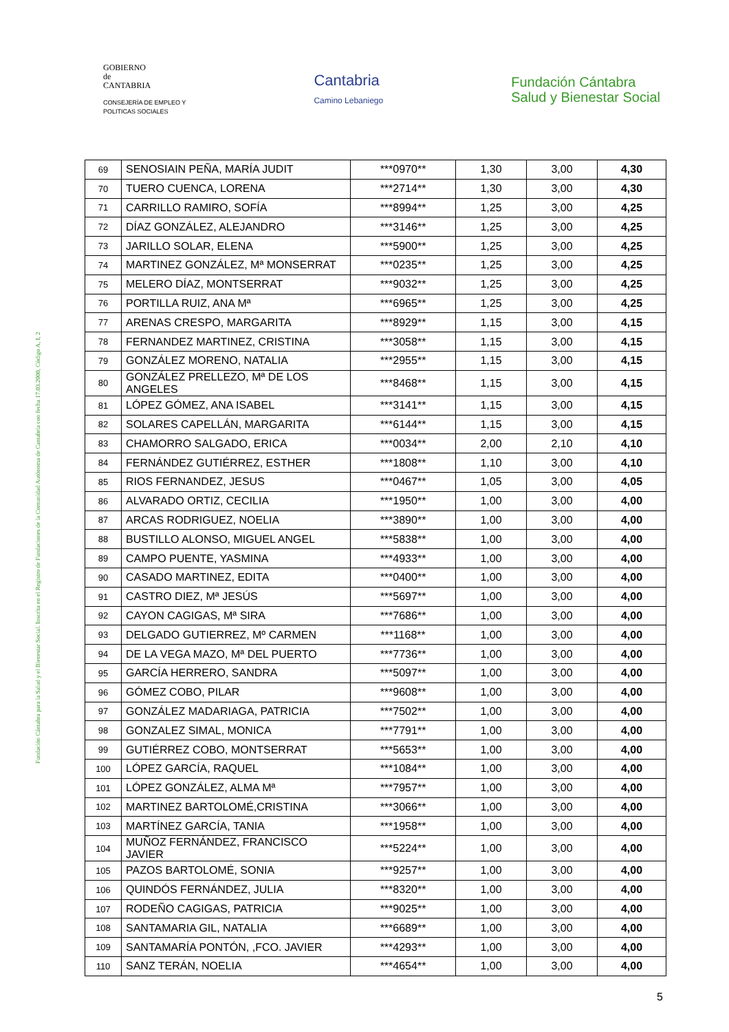GOBIERNO
de
CANTABRIA
CONSEJERÍA DE EMPLEO Y
POLITICAS SOCIALES
Cantabria
Camino Lebaniego
Fundación Cántabra
Salud y Bienestar Social
Fundación Cántabra para la Salud y el Bienestar Social. Inscrita en el Registro de Fundaciones de la Comunidad Autónoma de Cantabria con fecha 17.03.2000, Código A, I, 2
| 69 | SENOSIAIN PEÑA, MARÍA JUDIT | ***0970** | 1,30 | 3,00 | 4,30 |
| 70 | TUERO CUENCA, LORENA | ***2714** | 1,30 | 3,00 | 4,30 |
| 71 | CARRILLO RAMIRO, SOFÍA | ***8994** | 1,25 | 3,00 | 4,25 |
| 72 | DÍAZ GONZÁLEZ, ALEJANDRO | ***3146** | 1,25 | 3,00 | 4,25 |
| 73 | JARILLO SOLAR, ELENA | ***5900** | 1,25 | 3,00 | 4,25 |
| 74 | MARTINEZ GONZÁLEZ, Mª MONSERRAT | ***0235** | 1,25 | 3,00 | 4,25 |
| 75 | MELERO DÍAZ, MONTSERRAT | ***9032** | 1,25 | 3,00 | 4,25 |
| 76 | PORTILLA RUIZ, ANA Mª | ***6965** | 1,25 | 3,00 | 4,25 |
| 77 | ARENAS CRESPO, MARGARITA | ***8929** | 1,15 | 3,00 | 4,15 |
| 78 | FERNANDEZ MARTINEZ, CRISTINA | ***3058** | 1,15 | 3,00 | 4,15 |
| 79 | GONZÁLEZ MORENO, NATALIA | ***2955** | 1,15 | 3,00 | 4,15 |
| 80 | GONZÁLEZ PRELLEZO, Mª DE LOS ANGELES | ***8468** | 1,15 | 3,00 | 4,15 |
| 81 | LÓPEZ GÓMEZ, ANA ISABEL | ***3141** | 1,15 | 3,00 | 4,15 |
| 82 | SOLARES CAPELLÁN, MARGARITA | ***6144** | 1,15 | 3,00 | 4,15 |
| 83 | CHAMORRO SALGADO, ERICA | ***0034** | 2,00 | 2,10 | 4,10 |
| 84 | FERNÁNDEZ GUTIÉRREZ, ESTHER | ***1808** | 1,10 | 3,00 | 4,10 |
| 85 | RIOS FERNANDEZ, JESUS | ***0467** | 1,05 | 3,00 | 4,05 |
| 86 | ALVARADO ORTIZ, CECILIA | ***1950** | 1,00 | 3,00 | 4,00 |
| 87 | ARCAS RODRIGUEZ, NOELIA | ***3890** | 1,00 | 3,00 | 4,00 |
| 88 | BUSTILLO ALONSO, MIGUEL ANGEL | ***5838** | 1,00 | 3,00 | 4,00 |
| 89 | CAMPO PUENTE, YASMINA | ***4933** | 1,00 | 3,00 | 4,00 |
| 90 | CASADO MARTINEZ, EDITA | ***0400** | 1,00 | 3,00 | 4,00 |
| 91 | CASTRO DIEZ, Mª JESÚS | ***5697** | 1,00 | 3,00 | 4,00 |
| 92 | CAYON CAGIGAS, Mª SIRA | ***7686** | 1,00 | 3,00 | 4,00 |
| 93 | DELGADO GUTIERREZ, Mº CARMEN | ***1168** | 1,00 | 3,00 | 4,00 |
| 94 | DE LA VEGA MAZO, Mª DEL PUERTO | ***7736** | 1,00 | 3,00 | 4,00 |
| 95 | GARCÍA HERRERO, SANDRA | ***5097** | 1,00 | 3,00 | 4,00 |
| 96 | GÓMEZ COBO, PILAR | ***9608** | 1,00 | 3,00 | 4,00 |
| 97 | GONZÁLEZ MADARIAGA, PATRICIA | ***7502** | 1,00 | 3,00 | 4,00 |
| 98 | GONZALEZ SIMAL, MONICA | ***7791** | 1,00 | 3,00 | 4,00 |
| 99 | GUTIÉRREZ COBO, MONTSERRAT | ***5653** | 1,00 | 3,00 | 4,00 |
| 100 | LÓPEZ GARCÍA, RAQUEL | ***1084** | 1,00 | 3,00 | 4,00 |
| 101 | LÓPEZ GONZÁLEZ, ALMA Mª | ***7957** | 1,00 | 3,00 | 4,00 |
| 102 | MARTINEZ BARTOLOMÉ,CRISTINA | ***3066** | 1,00 | 3,00 | 4,00 |
| 103 | MARTÍNEZ GARCÍA, TANIA | ***1958** | 1,00 | 3,00 | 4,00 |
| 104 | MUÑOZ FERNÁNDEZ, FRANCISCO JAVIER | ***5224** | 1,00 | 3,00 | 4,00 |
| 105 | PAZOS BARTOLOMÉ, SONIA | ***9257** | 1,00 | 3,00 | 4,00 |
| 106 | QUINDÓS FERNÁNDEZ, JULIA | ***8320** | 1,00 | 3,00 | 4,00 |
| 107 | RODEÑO CAGIGAS, PATRICIA | ***9025** | 1,00 | 3,00 | 4,00 |
| 108 | SANTAMARIA GIL, NATALIA | ***6689** | 1,00 | 3,00 | 4,00 |
| 109 | SANTAMARÍA PONTÓN, ,FCO. JAVIER | ***4293** | 1,00 | 3,00 | 4,00 |
| 110 | SANZ TERÁN, NOELIA | ***4654** | 1,00 | 3,00 | 4,00 |
5